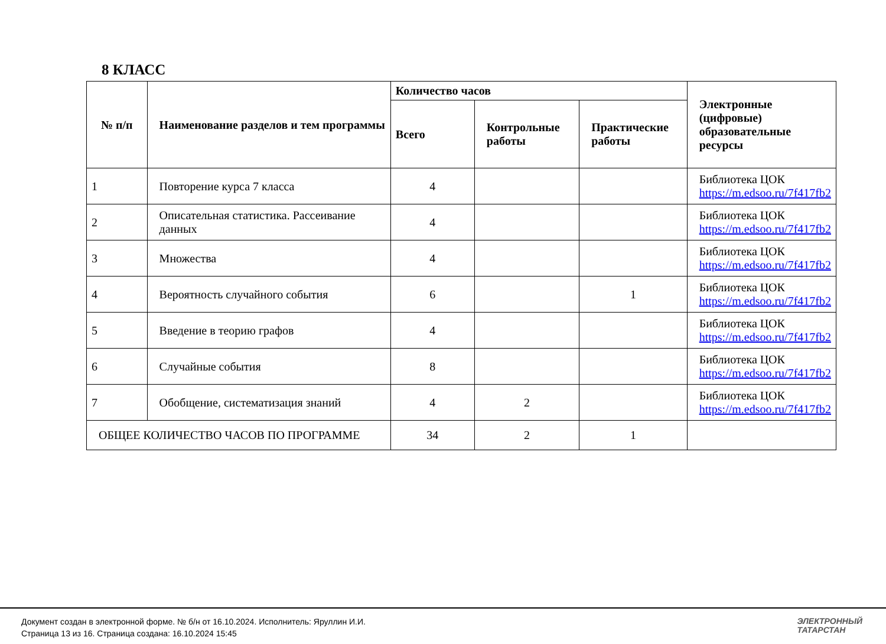8 КЛАСС
| № п/п | Наименование разделов и тем программы | Количество часов | | | Электронные (цифровые) образовательные ресурсы |
| --- | --- | --- | --- | --- | --- |
| | | Всего | Контрольные работы | Практические работы | |
| 1 | Повторение курса 7 класса | 4 | | | Библиотека ЦОК https://m.edsoo.ru/7f417fb2 |
| 2 | Описательная статистика. Рассеивание данных | 4 | | | Библиотека ЦОК https://m.edsoo.ru/7f417fb2 |
| 3 | Множества | 4 | | | Библиотека ЦОК https://m.edsoo.ru/7f417fb2 |
| 4 | Вероятность случайного события | 6 | | 1 | Библиотека ЦОК https://m.edsoo.ru/7f417fb2 |
| 5 | Введение в теорию графов | 4 | | | Библиотека ЦОК https://m.edsoo.ru/7f417fb2 |
| 6 | Случайные события | 8 | | | Библиотека ЦОК https://m.edsoo.ru/7f417fb2 |
| 7 | Обобщение, систематизация знаний | 4 | 2 | | Библиотека ЦОК https://m.edsoo.ru/7f417fb2 |
| ОБЩЕЕ КОЛИЧЕСТВО ЧАСОВ ПО ПРОГРАММЕ | | 34 | 2 | 1 | |
Документ создан в электронной форме. № б/н от 16.10.2024. Исполнитель: Яруллин И.И.
Страница 13 из 16. Страница создана: 16.10.2024 15:45
ЭЛЕКТРОННЫЙ
ТАТАРСТАН